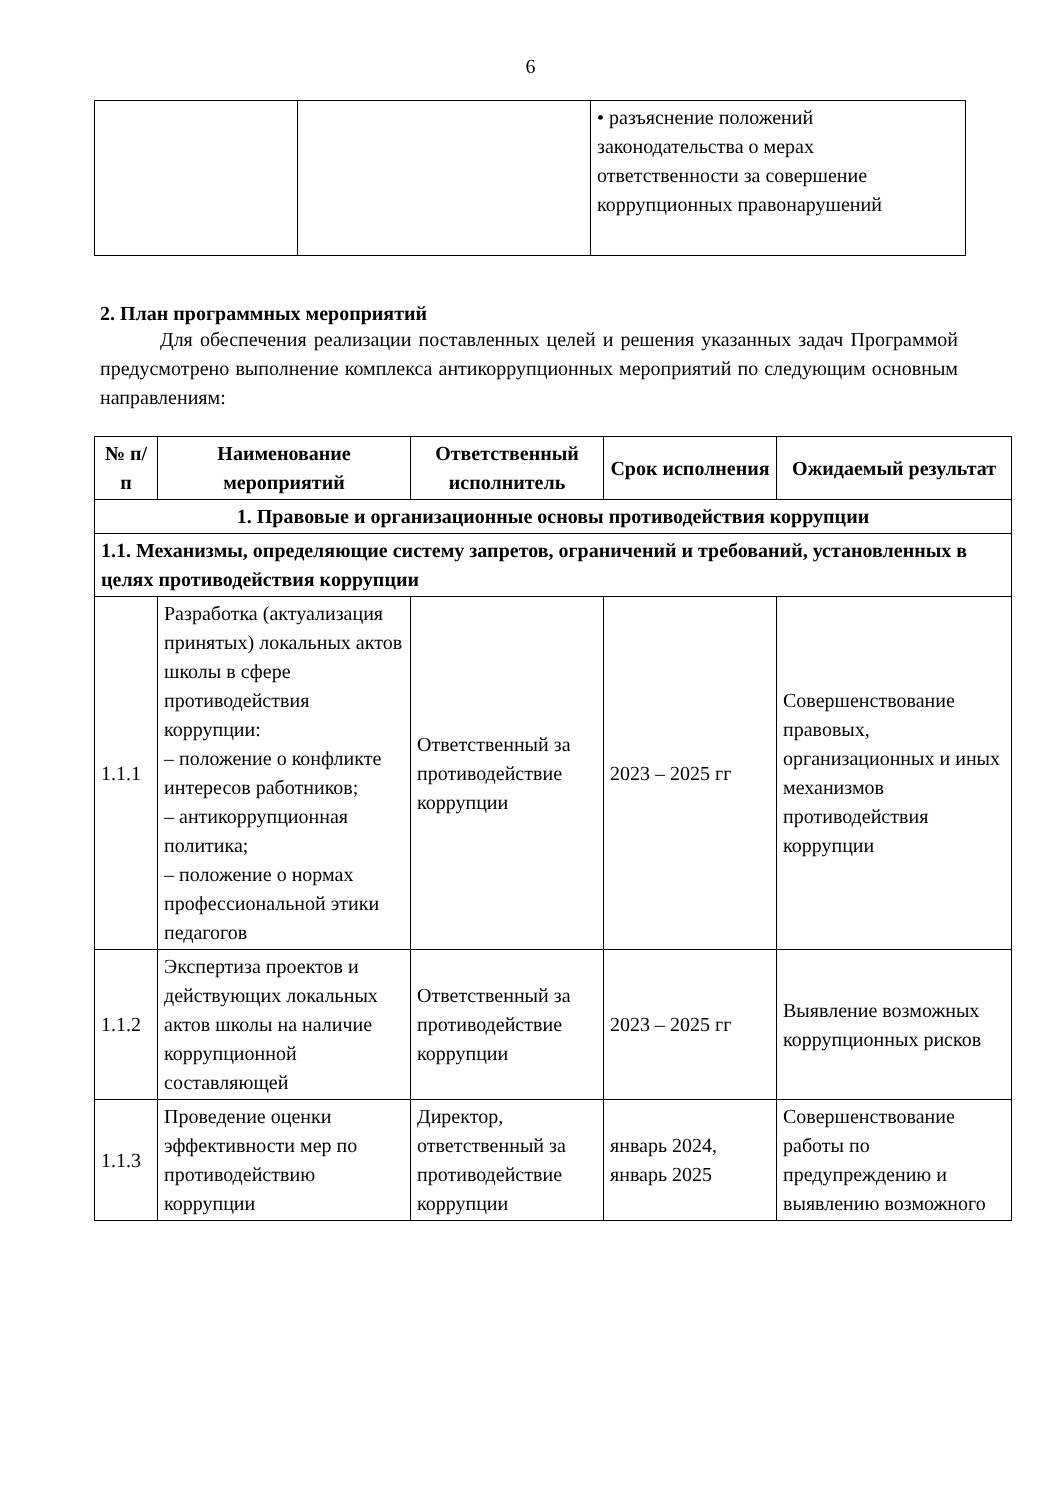6
| | | • разъяснение положений законодательства о мерах ответственности за совершение коррупционных правонарушений |
2. План программных мероприятий
Для обеспечения реализации поставленных целей и решения указанных задач Программой предусмотрено выполнение комплекса антикоррупционных мероприятий по следующим основным направлениям:
| № п/п | Наименование мероприятий | Ответственный исполнитель | Срок исполнения | Ожидаемый результат |
| --- | --- | --- | --- | --- |
| 1. Правовые и организационные основы противодействия коррупции | | | | |
| 1.1. Механизмы, определяющие систему запретов, ограничений и требований, установленных в целях противодействия коррупции | | | | |
| 1.1.1 | Разработка (актуализация принятых) локальных актов школы в сфере противодействия коррупции: – положение о конфликте интересов работников; – антикоррупционная политика; – положение о нормах профессиональной этики педагогов | Ответственный за противодействие коррупции | 2023 – 2025 гг | Совершенствование правовых, организационных и иных механизмов противодействия коррупции |
| 1.1.2 | Экспертиза проектов и действующих локальных актов школы на наличие коррупционной составляющей | Ответственный за противодействие коррупции | 2023 – 2025 гг | Выявление возможных коррупционных рисков |
| 1.1.3 | Проведение оценки эффективности мер по противодействию коррупции | Директор, ответственный за противодействие коррупции | январь 2024, январь 2025 | Совершенствование работы по предупреждению и выявлению возможного |